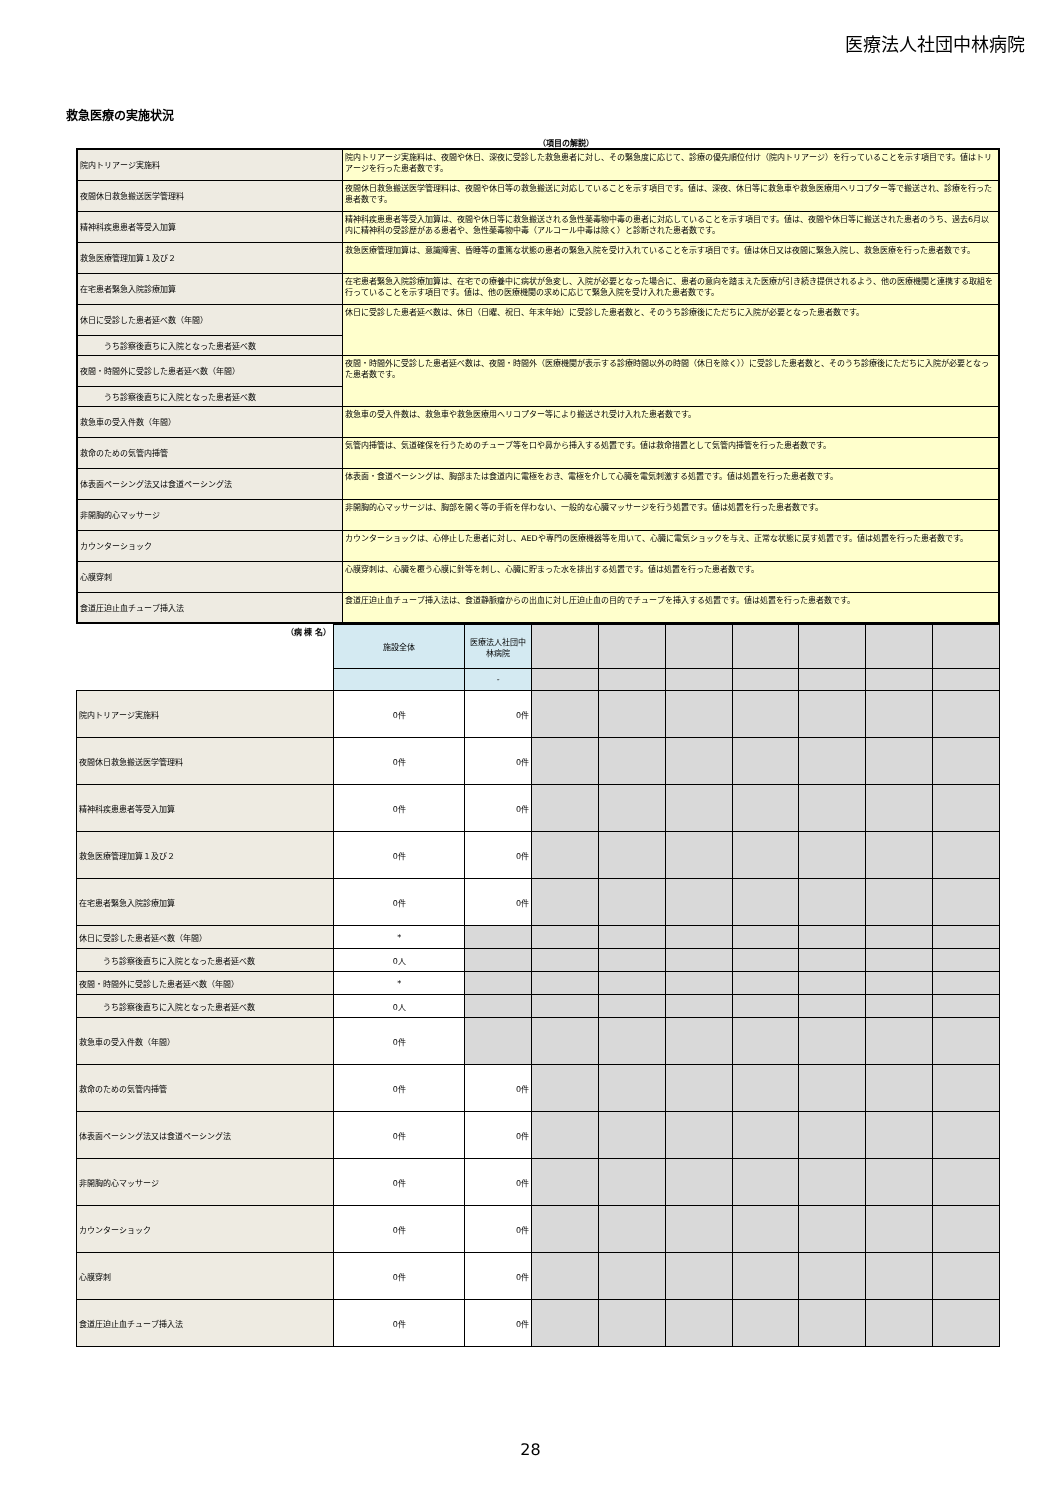医療法人社団中林病院
救急医療の実施状況
（項目の解説）
| 院内トリアージ実施料 | 院内トリアージ実施料は、夜間や休日、深夜に受診した救急患者に対し、その緊急度に応じて、診療の優先順位付け（院内トリアージ）を行っていることを示す項目です。値はトリアージを行った患者数です。 |
| 夜間休日救急搬送医学管理料 | 夜間休日救急搬送医学管理料は、夜間や休日等の救急搬送に対応していることを示す項目です。値は、深夜、休日等に救急車や救急医療用ヘリコプター等で搬送され、診療を行った患者数です。 |
| 精神科疾患患者等受入加算 | 精神科疾患患者等受入加算は、夜間や休日等に救急搬送される急性薬毒物中毒の患者に対応していることを示す項目です。値は、夜間や休日等に搬送された患者のうち、過去6月以内に精神科の受診歴がある患者や、急性薬毒物中毒（アルコール中毒は除く）と診断された患者数です。 |
| 救急医療管理加算１及び２ | 救急医療管理加算は、意識障害、昏睡等の重篤な状態の患者の緊急入院を受け入れていることを示す項目です。値は休日又は夜間に緊急入院し、救急医療を行った患者数です。 |
| 在宅患者緊急入院診療加算 | 在宅患者緊急入院診療加算は、在宅での療養中に病状が急変し、入院が必要となった場合に、患者の意向を踏まえた医療が引き続き提供されるよう、他の医療機関と連携する取組を行っていることを示す項目です。値は、他の医療機関の求めに応じて緊急入院を受け入れた患者数です。 |
| 休日に受診した患者延べ数（年間） | 休日に受診した患者延べ数は、休日（日曜、祝日、年末年始）に受診した患者数と、そのうち診療後にただちに入院が必要となった患者数です。 |
| うち診察後直ちに入院となった患者延べ数 | |
| 夜間・時間外に受診した患者延べ数（年間） | 夜間・時間外に受診した患者延べ数は、夜間・時間外（医療機関が表示する診療時間以外の時間（休日を除く））に受診した患者数と、そのうち診療後にただちに入院が必要となった患者数です。 |
| うち診察後直ちに入院となった患者延べ数 | |
| 救急車の受入件数（年間） | 救急車の受入件数は、救急車や救急医療用ヘリコプター等により搬送され受け入れた患者数です。 |
| 救命のための気管内挿管 | 気管内挿管は、気道確保を行うためのチューブ等を口や鼻から挿入する処置です。値は救命措置として気管内挿管を行った患者数です。 |
| 体表面ペーシング法又は食道ペーシング法 | 体表面・食道ペーシングは、胸部または食道内に電極をおき、電極を介して心臓を電気刺激する処置です。値は処置を行った患者数です。 |
| 非開胸的心マッサージ | 非開胸的心マッサージは、胸部を開く等の手術を伴わない、一般的な心臓マッサージを行う処置です。値は処置を行った患者数です。 |
| カウンターショック | カウンターショックは、心停止した患者に対し、AEDや専門の医療機器等を用いて、心臓に電気ショックを与え、正常な状態に戻す処置です。値は処置を行った患者数です。 |
| 心膜穿刺 | 心膜穿刺は、心臓を覆う心膜に針等を刺し、心臓に貯まった水を排出する処置です。値は処置を行った患者数です。 |
| 食道圧迫止血チューブ挿入法 | 食道圧迫止血チューブ挿入法は、食道静脈瘤からの出血に対し圧迫止血の目的でチューブを挿入する処置です。値は処置を行った患者数です。 |
| （病 棟 名） | 施設全体 | 医療法人社団中林病院 | | | | | | | |
| | | - | | | | | | | |
| 院内トリアージ実施料 | 0件 | 0件 | | | | | | | |
| 夜間休日救急搬送医学管理料 | 0件 | 0件 | | | | | | | |
| 精神科疾患患者等受入加算 | 0件 | 0件 | | | | | | | |
| 救急医療管理加算１及び２ | 0件 | 0件 | | | | | | | |
| 在宅患者緊急入院診療加算 | 0件 | 0件 | | | | | | | |
| 休日に受診した患者延べ数（年間） | * | | | | | | | | |
| うち診察後直ちに入院となった患者延べ数 | 0人 | | | | | | | | |
| 夜間・時間外に受診した患者延べ数（年間） | * | | | | | | | | |
| うち診察後直ちに入院となった患者延べ数 | 0人 | | | | | | | | |
| 救急車の受入件数（年間） | 0件 | | | | | | | | |
| 救命のための気管内挿管 | 0件 | 0件 | | | | | | | |
| 体表面ペーシング法又は食道ペーシング法 | 0件 | 0件 | | | | | | | |
| 非開胸的心マッサージ | 0件 | 0件 | | | | | | | |
| カウンターショック | 0件 | 0件 | | | | | | | |
| 心膜穿刺 | 0件 | 0件 | | | | | | | |
| 食道圧迫止血チューブ挿入法 | 0件 | 0件 | | | | | | | |
28